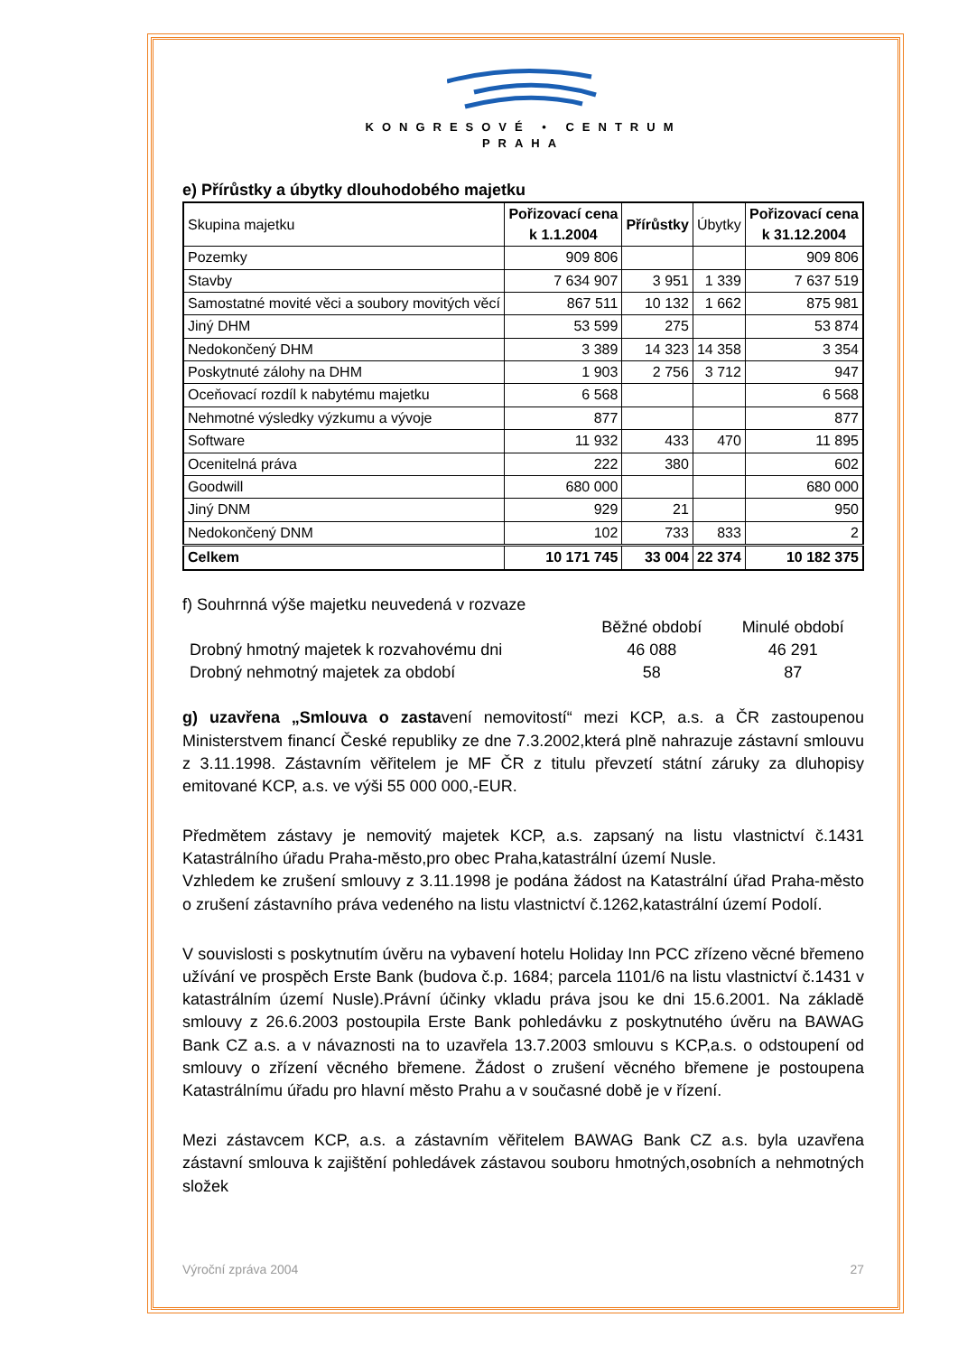KONGRESOVÉ • CENTRUM
PRAHA
e) Přírůstky a úbytky dlouhodobého majetku
| Skupina majetku | Pořizovací cena k 1.1.2004 | Přírůstky | Úbytky | Pořizovací cena k 31.12.2004 |
| Pozemky | 909 806 | | | 909 806 |
| Stavby | 7 634 907 | 3 951 | 1 339 | 7 637 519 |
| Samostatné movité věci a soubory movitých věcí | 867 511 | 10 132 | 1 662 | 875 981 |
| Jiný DHM | 53 599 | 275 | | 53 874 |
| Nedokončený DHM | 3 389 | 14 323 | 14 358 | 3 354 |
| Poskytnuté zálohy na DHM | 1 903 | 2 756 | 3 712 | 947 |
| Oceňovací rozdíl k nabytému majetku | 6 568 | | | 6 568 |
| Nehmotné výsledky výzkumu a vývoje | 877 | | | 877 |
| Software | 11 932 | 433 | 470 | 11 895 |
| Ocenitelná práva | 222 | 380 | | 602 |
| Goodwill | 680 000 | | | 680 000 |
| Jiný DNM | 929 | 21 | | 950 |
| Nedokončený DNM | 102 | 733 | 833 | 2 |
| Celkem | 10 171 745 | 33 004 | 22 374 | 10 182 375 |
f) Souhrnná výše majetku neuvedená v rozvaze
| | Běžné období | Minulé období |
| Drobný hmotný majetek k rozvahovému dni | 46 088 | 46 291 |
| Drobný nehmotný majetek za období | 58 | 87 |
g) uzavřena „Smlouva o zastavení nemovitostí“ mezi KCP, a.s. a ČR zastoupenou Ministerstvem financí České republiky ze dne 7.3.2002,která plně nahrazuje zástavní smlouvu z 3.11.1998. Zástavním věřitelem je MF ČR z titulu převzetí státní záruky za dluhopisy emitované KCP, a.s. ve výši 55 000 000,-EUR.
Předmětem zástavy je nemovitý majetek KCP, a.s. zapsaný na listu vlastnictví č.1431 Katastrálního úřadu Praha-město,pro obec Praha,katastrální území Nusle.
Vzhledem ke zrušení smlouvy z 3.11.1998 je podána žádost na Katastrální úřad Praha-město o zrušení zástavního práva vedeného na listu vlastnictví č.1262,katastrální území Podolí.
V souvislosti s poskytnutím úvěru na vybavení hotelu Holiday Inn PCC zřízeno věcné břemeno užívání ve prospěch Erste Bank (budova č.p. 1684; parcela 1101/6 na listu vlastnictví č.1431 v katastrálním území Nusle).Právní účinky vkladu práva jsou ke dni 15.6.2001. Na základě smlouvy z 26.6.2003 postoupila Erste Bank pohledávku z poskytnutého úvěru na BAWAG Bank CZ a.s. a v návaznosti na to uzavřela 13.7.2003 smlouvu s KCP,a.s. o odstoupení od smlouvy o zřízení věcného břemene. Žádost o zrušení věcného břemene je postoupena Katastrálnímu úřadu pro hlavní město Prahu a v současné době je v řízení.
Mezi zástavcem KCP, a.s. a zástavním věřitelem BAWAG Bank CZ a.s. byla uzavřena zástavní smlouva k zajištění pohledávek zástavou souboru hmotných,osobních a nehmotných složek
Výroční zpráva 2004 27